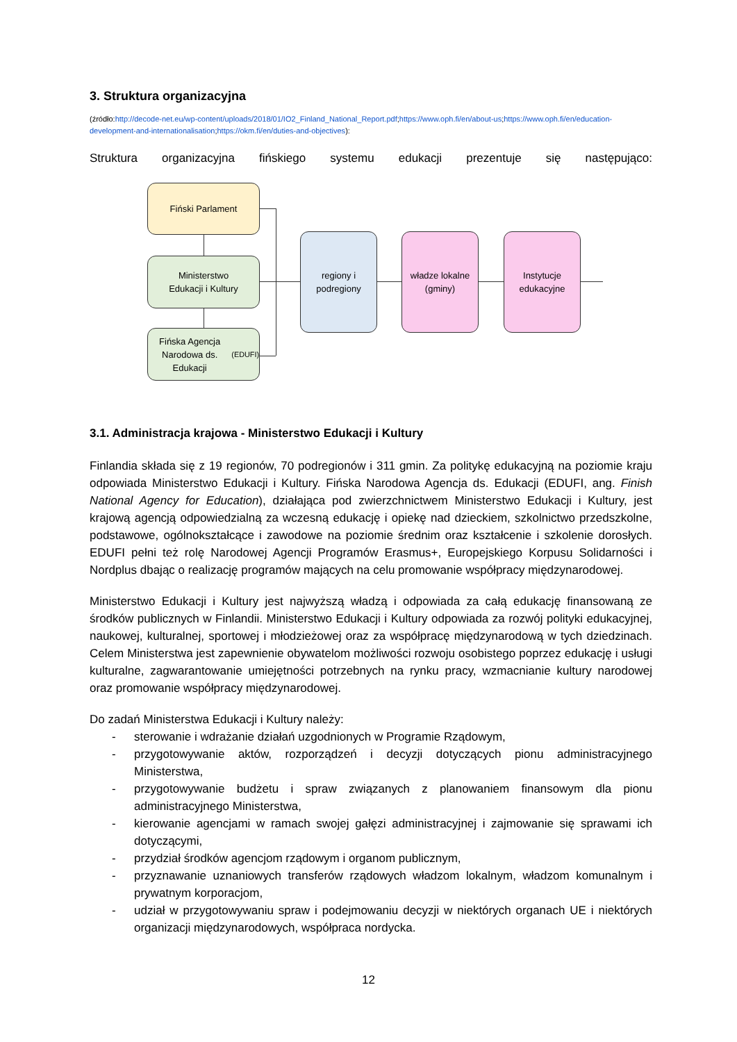3. Struktura organizacyjna
(źródło:http://decode-net.eu/wp-content/uploads/2018/01/IO2_Finland_National_Report.pdf;https://www.oph.fi/en/about-us;https://www.oph.fi/en/education-development-and-internationalisation;https://okm.fi/en/duties-and-objectives):
Struktura organizacyjna fińskiego systemu edukacji prezentuje się następująco:
Fiński Parlament
Ministerstwo
Edukacji i Kultury
Fińska Agencja
Narodowa ds. Edukacji
(EDUFI)
regiony i
podregiony
władze lokalne
(gminy)
Instytucje
edukacyjne
3.1. Administracja krajowa - Ministerstwo Edukacji i Kultury
Finlandia składa się z 19 regionów, 70 podregionów i 311 gmin. Za politykę edukacyjną na poziomie kraju odpowiada Ministerstwo Edukacji i Kultury. Fińska Narodowa Agencja ds. Edukacji (EDUFI, ang. Finish National Agency for Education), działająca pod zwierzchnictwem Ministerstwo Edukacji i Kultury, jest krajową agencją odpowiedzialną za wczesną edukację i opiekę nad dzieckiem, szkolnictwo przedszkolne, podstawowe, ogólnokształcące i zawodowe na poziomie średnim oraz kształcenie i szkolenie dorosłych. EDUFI pełni też rolę Narodowej Agencji Programów Erasmus+, Europejskiego Korpusu Solidarności i Nordplus dbając o realizację programów mających na celu promowanie współpracy międzynarodowej.
Ministerstwo Edukacji i Kultury jest najwyższą władzą i odpowiada za całą edukację finansowaną ze środków publicznych w Finlandii. Ministerstwo Edukacji i Kultury odpowiada za rozwój polityki edukacyjnej, naukowej, kulturalnej, sportowej i młodzieżowej oraz za współpracę międzynarodową w tych dziedzinach. Celem Ministerstwa jest zapewnienie obywatelom możliwości rozwoju osobistego poprzez edukację i usługi kulturalne, zagwarantowanie umiejętności potrzebnych na rynku pracy, wzmacnianie kultury narodowej oraz promowanie współpracy międzynarodowej.
Do zadań Ministerstwa Edukacji i Kultury należy:
- sterowanie i wdrażanie działań uzgodnionych w Programie Rządowym,
- przygotowywanie aktów, rozporządzeń i decyzji dotyczących pionu administracyjnego Ministerstwa,
- przygotowywanie budżetu i spraw związanych z planowaniem finansowym dla pionu administracyjnego Ministerstwa,
- kierowanie agencjami w ramach swojej gałęzi administracyjnej i zajmowanie się sprawami ich dotyczącymi,
- przydział środków agencjom rządowym i organom publicznym,
- przyznawanie uznaniowych transferów rządowych władzom lokalnym, władzom komunalnym i prywatnym korporacjom,
- udział w przygotowywaniu spraw i podejmowaniu decyzji w niektórych organach UE i niektórych organizacji międzynarodowych, współpraca nordycka.
12